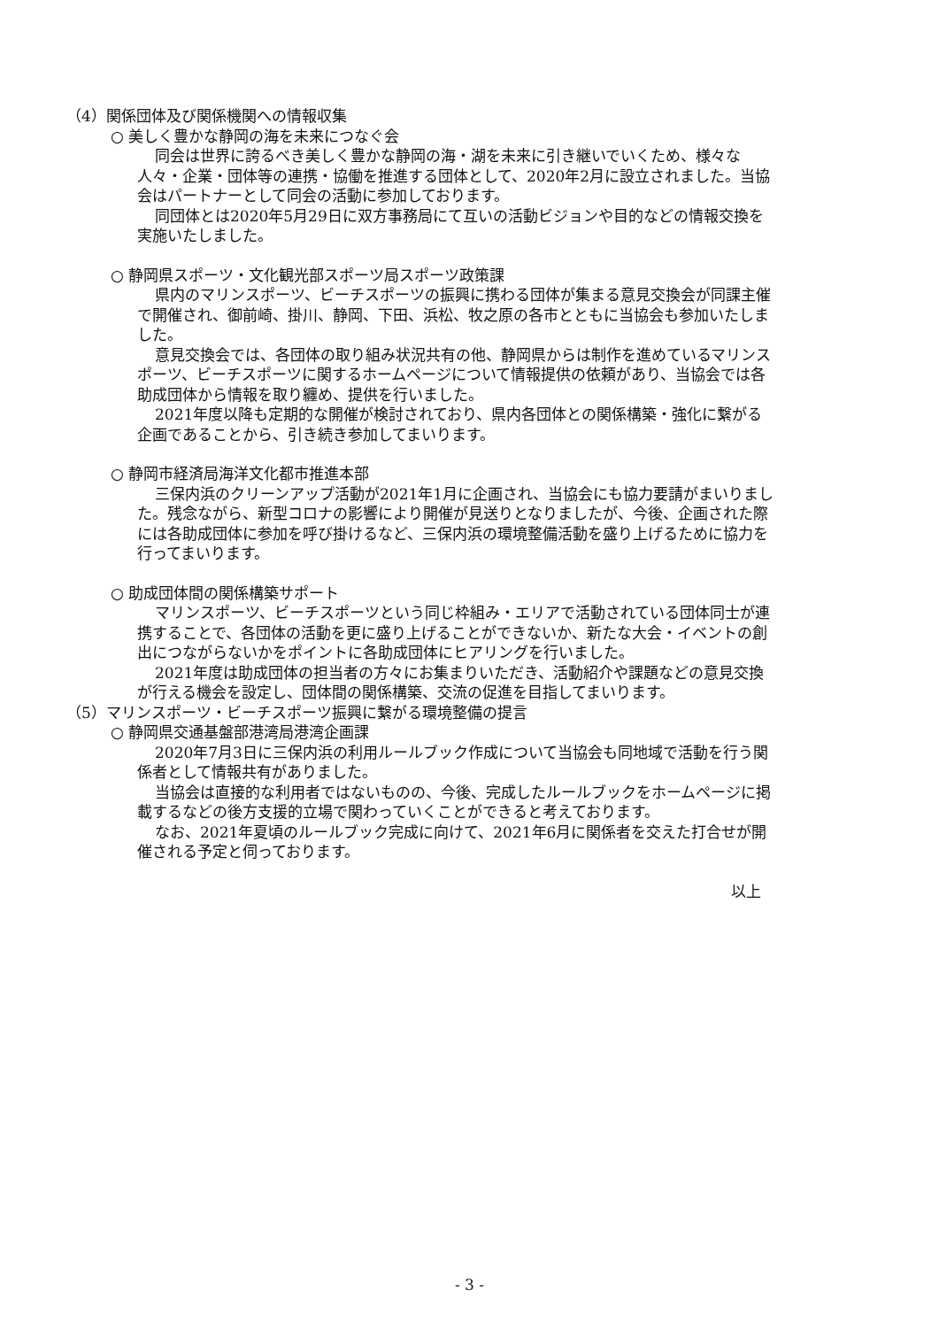（4）関係団体及び関係機関への情報収集
○ 美しく豊かな静岡の海を未来につなぐ会
同会は世界に誇るべき美しく豊かな静岡の海・湖を未来に引き継いでいくため、様々な人々・企業・団体等の連携・協働を推進する団体として、2020年2月に設立されました。当協会はパートナーとして同会の活動に参加しております。
同団体とは2020年5月29日に双方事務局にて互いの活動ビジョンや目的などの情報交換を実施いたしました。
○ 静岡県スポーツ・文化観光部スポーツ局スポーツ政策課
県内のマリンスポーツ、ビーチスポーツの振興に携わる団体が集まる意見交換会が同課主催で開催され、御前崎、掛川、静岡、下田、浜松、牧之原の各市とともに当協会も参加いたしました。
意見交換会では、各団体の取り組み状況共有の他、静岡県からは制作を進めているマリンスポーツ、ビーチスポーツに関するホームページについて情報提供の依頼があり、当協会では各助成団体から情報を取り纏め、提供を行いました。
2021年度以降も定期的な開催が検討されており、県内各団体との関係構築・強化に繋がる企画であることから、引き続き参加してまいります。
○ 静岡市経済局海洋文化都市推進本部
三保内浜のクリーンアップ活動が2021年1月に企画され、当協会にも協力要請がまいりました。残念ながら、新型コロナの影響により開催が見送りとなりましたが、今後、企画された際には各助成団体に参加を呼び掛けるなど、三保内浜の環境整備活動を盛り上げるために協力を行ってまいります。
○ 助成団体間の関係構築サポート
マリンスポーツ、ビーチスポーツという同じ枠組み・エリアで活動されている団体同士が連携することで、各団体の活動を更に盛り上げることができないか、新たな大会・イベントの創出につながらないかをポイントに各助成団体にヒアリングを行いました。
2021年度は助成団体の担当者の方々にお集まりいただき、活動紹介や課題などの意見交換が行える機会を設定し、団体間の関係構築、交流の促進を目指してまいります。
（5）マリンスポーツ・ビーチスポーツ振興に繋がる環境整備の提言
○ 静岡県交通基盤部港湾局港湾企画課
2020年7月3日に三保内浜の利用ルールブック作成について当協会も同地域で活動を行う関係者として情報共有がありました。
当協会は直接的な利用者ではないものの、今後、完成したルールブックをホームページに掲載するなどの後方支援的立場で関わっていくことができると考えております。
なお、2021年夏頃のルールブック完成に向けて、2021年6月に関係者を交えた打合せが開催される予定と伺っております。
以上
- 3 -